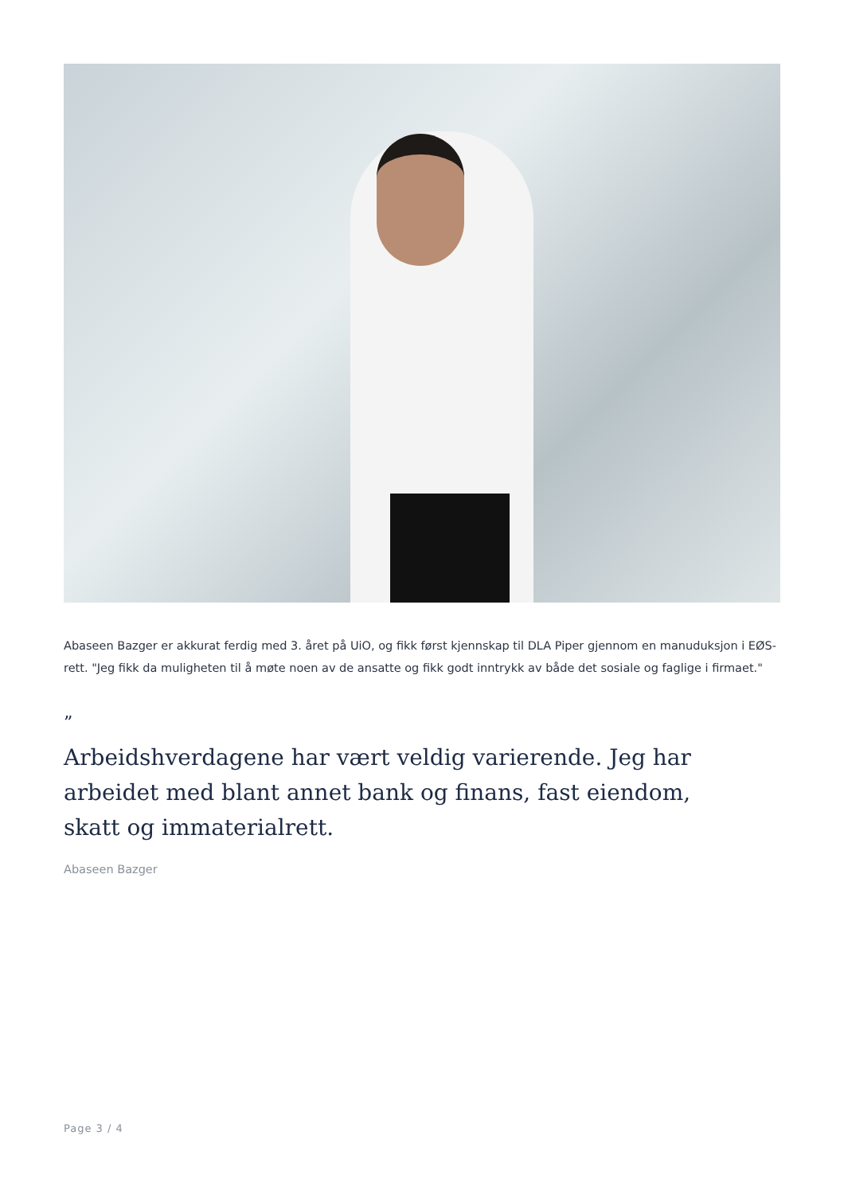Abaseen Bazger er akkurat ferdig med 3. året på UiO, og fikk først kjennskap til DLA Piper gjennom en manuduksjon i EØS-rett. "Jeg fikk da muligheten til å møte noen av de ansatte og fikk godt inntrykk av både det sosiale og faglige i firmaet."
”
Arbeidshverdagene har vært veldig varierende. Jeg har arbeidet med blant annet bank og finans, fast eiendom, skatt og immaterialrett.
Abaseen Bazger
Page 3 / 4